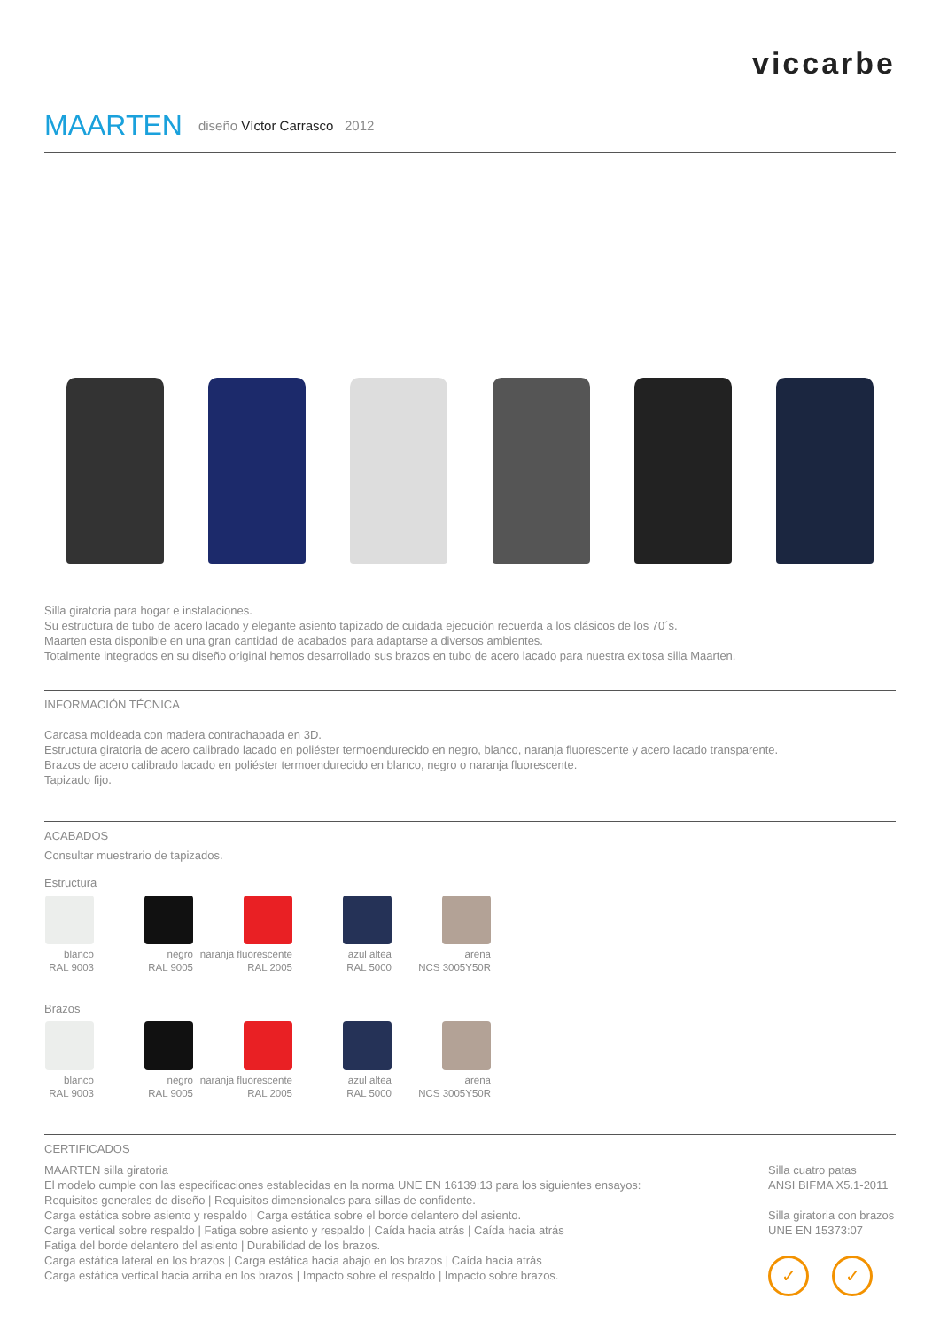viccarbe
MAARTEN
diseño Víctor Carrasco 2012
Silla giratoria para hogar e instalaciones.
Su estructura de tubo de acero lacado y elegante asiento tapizado de cuidada ejecución recuerda a los clásicos de los 70´s.
Maarten esta disponible en una gran cantidad de acabados para adaptarse a diversos ambientes.
Totalmente integrados en su diseño original hemos desarrollado sus brazos en tubo de acero lacado para nuestra exitosa silla Maarten.
INFORMACIÓN TÉCNICA
Carcasa moldeada con madera contrachapada en 3D.
Estructura giratoria de acero calibrado lacado en poliéster termoendurecido en negro, blanco, naranja fluorescente y acero lacado transparente.
Brazos de acero calibrado lacado en poliéster termoendurecido en blanco, negro o naranja fluorescente.
Tapizado fijo.
ACABADOS
Consultar muestrario de tapizados.
Estructura
blanco
RAL 9003
negro
RAL 9005
naranja fluorescente
RAL 2005
azul altea
RAL 5000
arena
NCS 3005Y50R
Brazos
blanco
RAL 9003
negro
RAL 9005
naranja fluorescente
RAL 2005
azul altea
RAL 5000
arena
NCS 3005Y50R
CERTIFICADOS
MAARTEN silla giratoria
El modelo cumple con las especificaciones establecidas en la norma UNE EN 16139:13 para los siguientes ensayos:
Requisitos generales de diseño | Requisitos dimensionales para sillas de confidente.
Carga estática sobre asiento y respaldo | Carga estática sobre el borde delantero del asiento.
Carga vertical sobre respaldo | Fatiga sobre asiento y respaldo | Caída hacia atrás | Caída hacia atrás
Fatiga del borde delantero del asiento | Durabilidad de los brazos.
Carga estática lateral en los brazos | Carga estática hacia abajo en los brazos | Caída hacia atrás
Carga estática vertical hacia arriba en los brazos | Impacto sobre el respaldo | Impacto sobre brazos.
Silla cuatro patas
ANSI BIFMA X5.1-2011
Silla giratoria con brazos
UNE EN 15373:07
✓ ✓